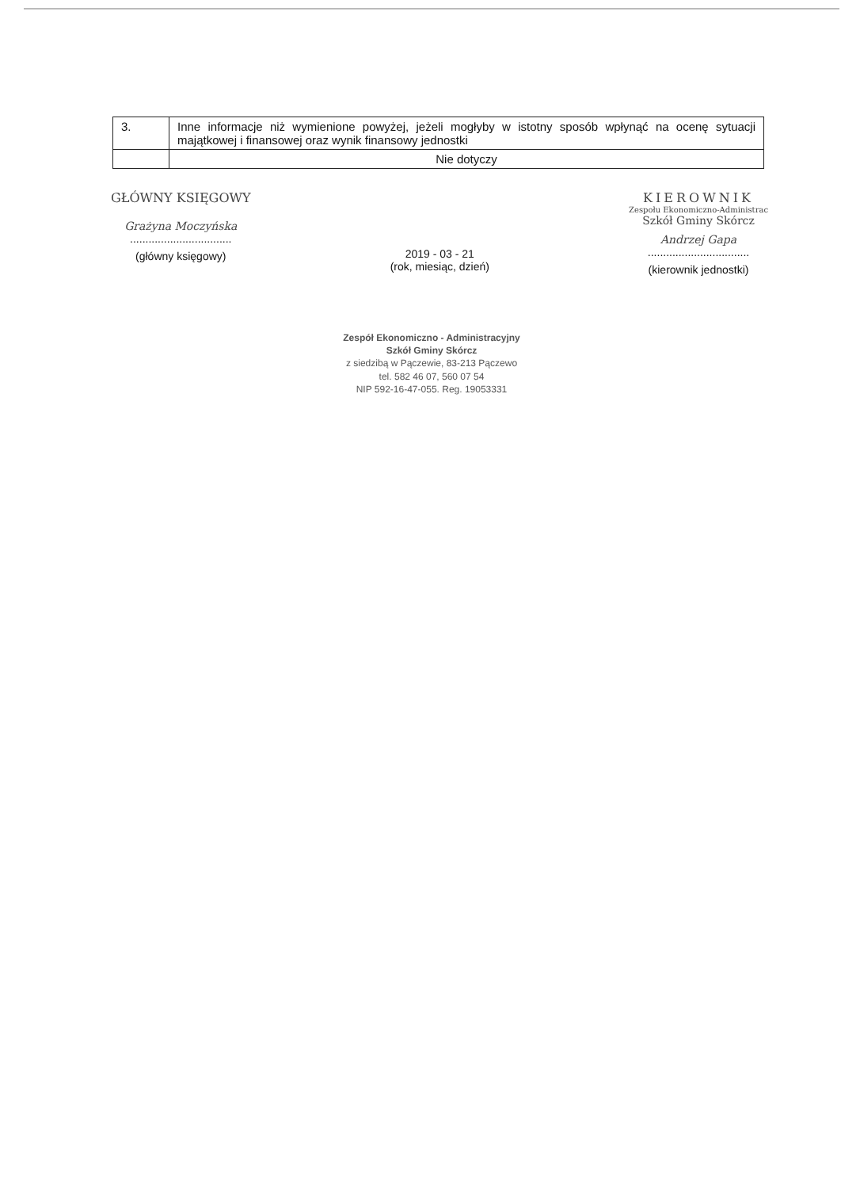| 3. | Inne informacje niż wymienione powyżej, jeżeli mogłyby w istotny sposób wpłynąć na ocenę sytuacji majątkowej i finansowej oraz wynik finansowy jednostki |
| | Nie dotyczy |
GŁÓWNY KSIĘGOWY
Grażyna Moczyńska
.................................
(główny księgowy)
2019 - 03 - 21
(rok, miesiąc, dzień)
KIEROWNIK
Zespołu Ekonomiczno-Administrac
Szkół Gminy Skórcz
Andrzej Gapa
.................................
(kierownik jednostki)
Zespół Ekonomiczno - Administracyjny
Szkół Gminy Skórcz
z siedzibą w Pączewie, 83-213 Pączewo
tel. 582 46 07, 560 07 54
NIP 592-16-47-055. Reg. 19053331